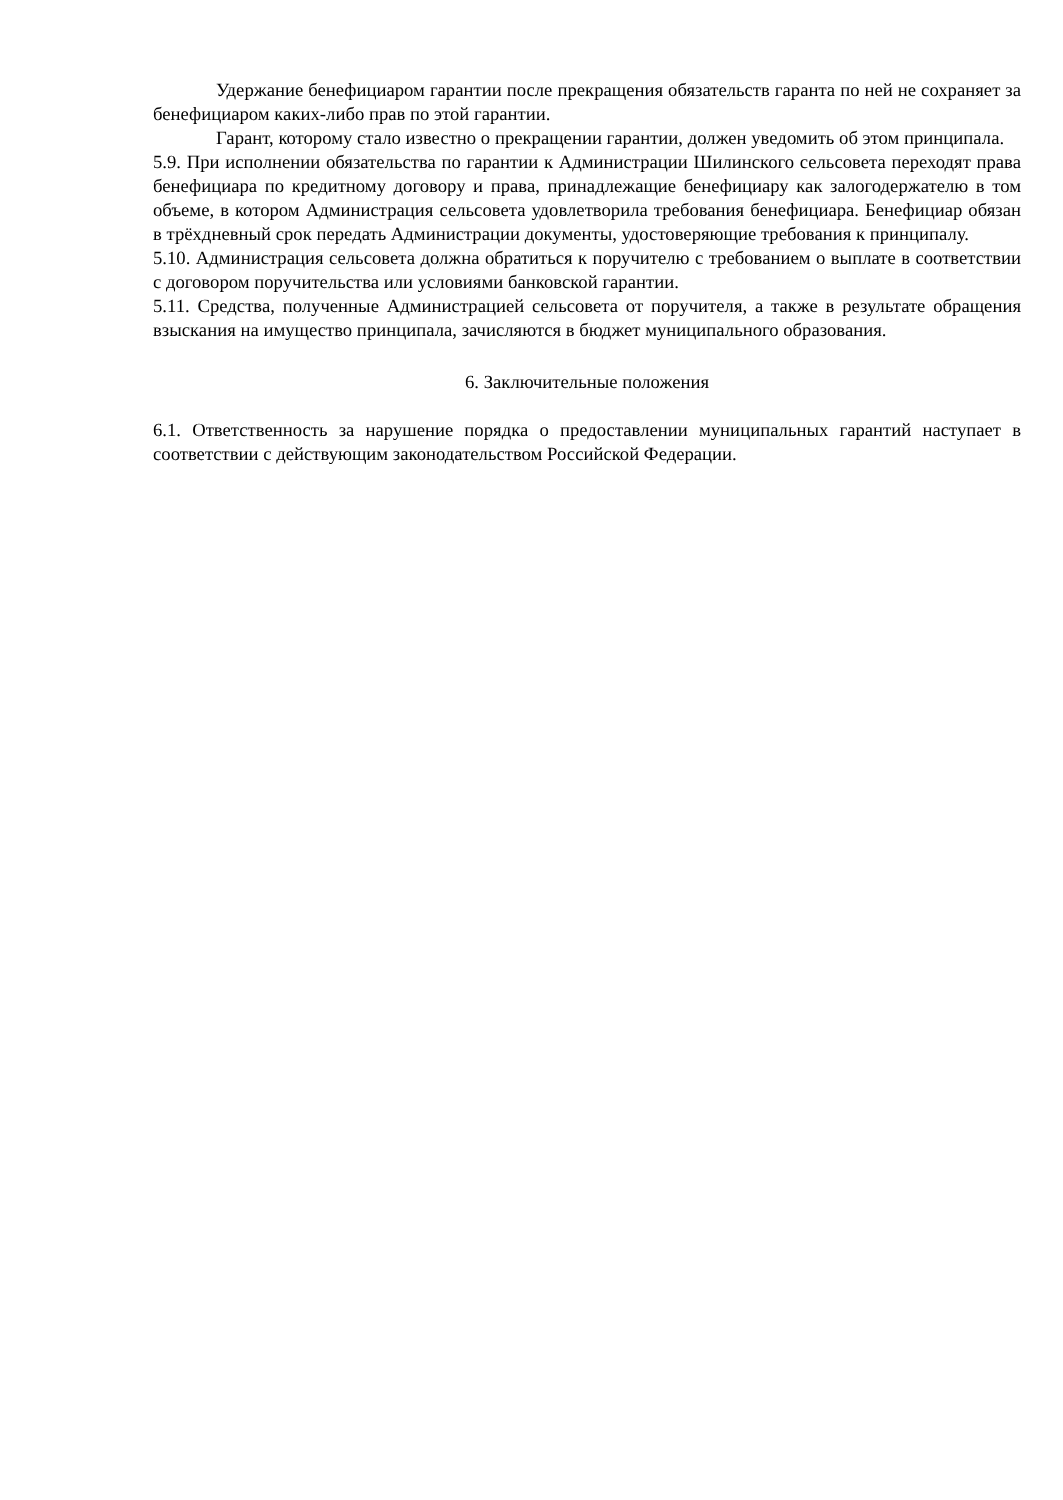Удержание бенефициаром гарантии после прекращения обязательств гаранта по ней не сохраняет за бенефициаром каких-либо прав по этой гарантии.
Гарант, которому стало известно о прекращении гарантии, должен уведомить об этом принципала.
5.9. При исполнении обязательства по гарантии к Администрации Шилинского сельсовета переходят права бенефициара по кредитному договору и права, принадлежащие бенефициару как залогодержателю в том объеме, в котором Администрация сельсовета удовлетворила требования бенефициара. Бенефициар обязан в трёхдневный срок передать Администрации документы, удостоверяющие требования к принципалу.
5.10. Администрация сельсовета должна обратиться к поручителю с требованием о выплате в соответствии с договором поручительства или условиями банковской гарантии.
5.11. Средства, полученные Администрацией сельсовета от поручителя, а также в результате обращения взыскания на имущество принципала, зачисляются в бюджет муниципального образования.
6. Заключительные положения
6.1. Ответственность за нарушение порядка о предоставлении муниципальных гарантий наступает в соответствии с действующим законодательством Российской Федерации.